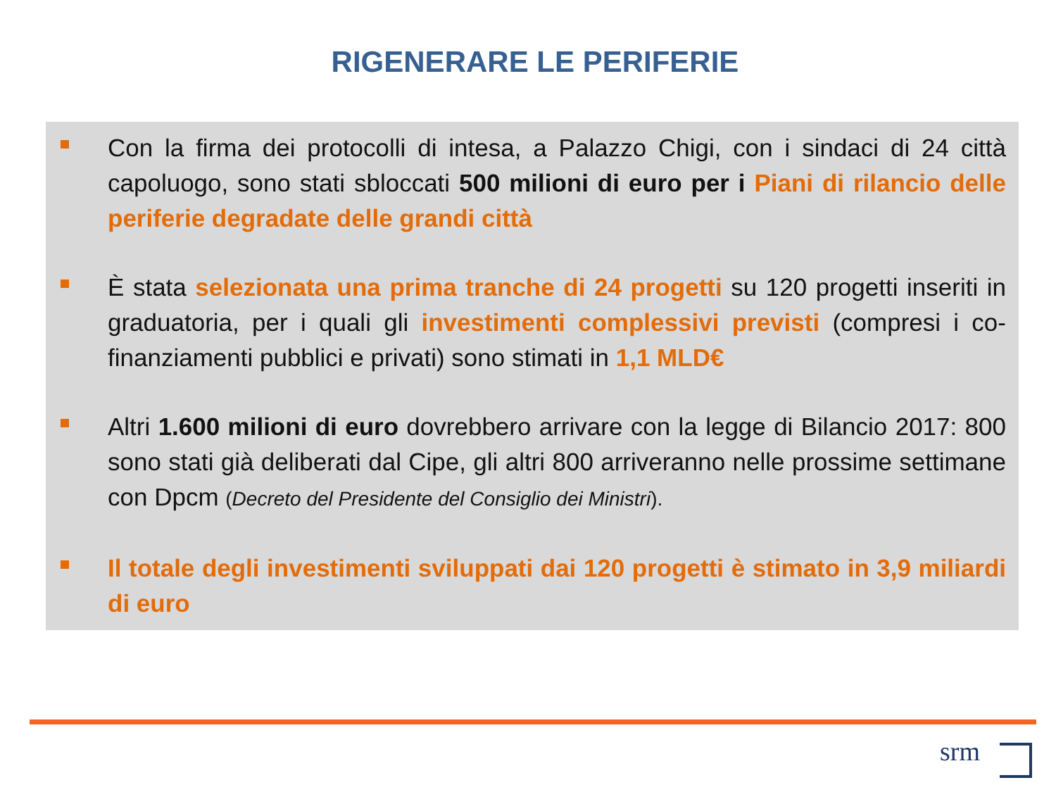RIGENERARE LE PERIFERIE
Con la firma dei protocolli di intesa, a Palazzo Chigi, con i sindaci di 24 città capoluogo, sono stati sbloccati 500 milioni di euro per i Piani di rilancio delle periferie degradate delle grandi città
È stata selezionata una prima tranche di 24 progetti su 120 progetti inseriti in graduatoria, per i quali gli investimenti complessivi previsti (compresi i co-finanziamenti pubblici e privati) sono stimati in 1,1 MLD€
Altri 1.600 milioni di euro dovrebbero arrivare con la legge di Bilancio 2017: 800 sono stati già deliberati dal Cipe, gli altri 800 arriveranno nelle prossime settimane con Dpcm (Decreto del Presidente del Consiglio dei Ministri).
Il totale degli investimenti sviluppati dai 120 progetti è stimato in 3,9 miliardi di euro
srm